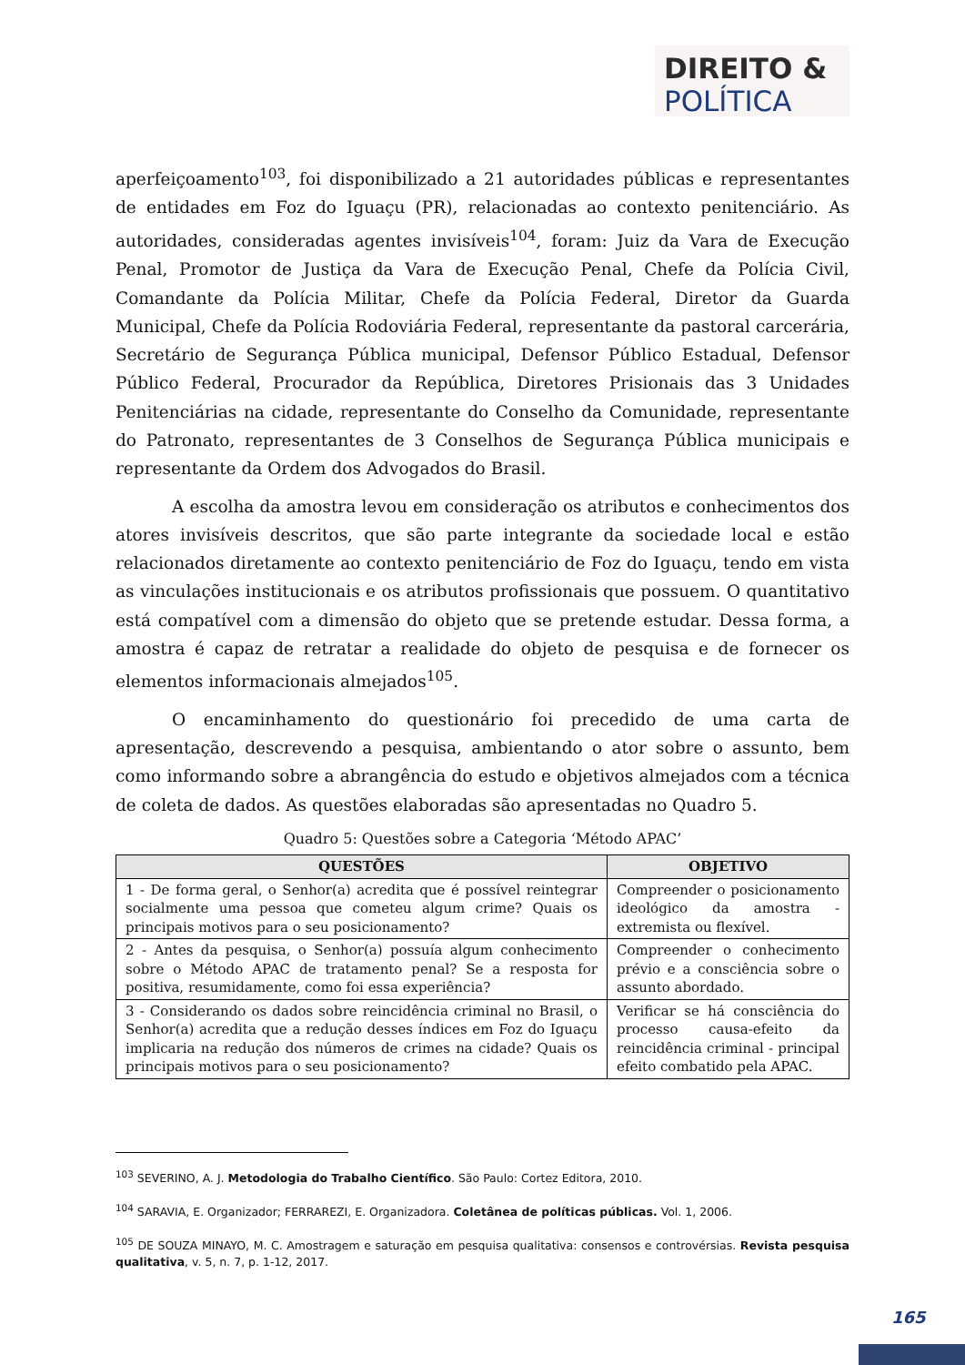DIREITO &
POLÍTICA
aperfeiçoamento<sup>103</sup>, foi disponibilizado a 21 autoridades públicas e representantes de entidades em Foz do Iguaçu (PR), relacionadas ao contexto penitenciário. As autoridades, consideradas agentes invisíveis<sup>104</sup>, foram: Juiz da Vara de Execução Penal, Promotor de Justiça da Vara de Execução Penal, Chefe da Polícia Civil, Comandante da Polícia Militar, Chefe da Polícia Federal, Diretor da Guarda Municipal, Chefe da Polícia Rodoviária Federal, representante da pastoral carcerária, Secretário de Segurança Pública municipal, Defensor Público Estadual, Defensor Público Federal, Procurador da República, Diretores Prisionais das 3 Unidades Penitenciárias na cidade, representante do Conselho da Comunidade, representante do Patronato, representantes de 3 Conselhos de Segurança Pública municipais e representante da Ordem dos Advogados do Brasil.
A escolha da amostra levou em consideração os atributos e conhecimentos dos atores invisíveis descritos, que são parte integrante da sociedade local e estão relacionados diretamente ao contexto penitenciário de Foz do Iguaçu, tendo em vista as vinculações institucionais e os atributos profissionais que possuem. O quantitativo está compatível com a dimensão do objeto que se pretende estudar. Dessa forma, a amostra é capaz de retratar a realidade do objeto de pesquisa e de fornecer os elementos informacionais almejados<sup>105</sup>.
O encaminhamento do questionário foi precedido de uma carta de apresentação, descrevendo a pesquisa, ambientando o ator sobre o assunto, bem como informando sobre a abrangência do estudo e objetivos almejados com a técnica de coleta de dados. As questões elaboradas são apresentadas no Quadro 5.
Quadro 5: Questões sobre a Categoria ‘Método APAC’
| QUESTÕES | OBJETIVO |
| --- | --- |
| 1 - De forma geral, o Senhor(a) acredita que é possível reintegrar socialmente uma pessoa que cometeu algum crime? Quais os principais motivos para o seu posicionamento? | Compreender o posicionamento ideológico da amostra - extremista ou flexível. |
| 2 - Antes da pesquisa, o Senhor(a) possuía algum conhecimento sobre o Método APAC de tratamento penal? Se a resposta for positiva, resumidamente, como foi essa experiência? | Compreender o conhecimento prévio e a consciência sobre o assunto abordado. |
| 3 - Considerando os dados sobre reincidência criminal no Brasil, o Senhor(a) acredita que a redução desses índices em Foz do Iguaçu implicaria na redução dos números de crimes na cidade? Quais os principais motivos para o seu posicionamento? | Verificar se há consciência do processo causa-efeito da reincidência criminal - principal efeito combatido pela APAC. |
<sup>103</sup> SEVERINO, A. J. Metodologia do Trabalho Científico. São Paulo: Cortez Editora, 2010.
<sup>104</sup> SARAVIA, E. Organizador; FERRAREZI, E. Organizadora. Coletânea de políticas públicas. Vol. 1, 2006.
<sup>105</sup> DE SOUZA MINAYO, M. C. Amostragem e saturação em pesquisa qualitativa: consensos e controvérsias. Revista pesquisa qualitativa, v. 5, n. 7, p. 1-12, 2017.
165